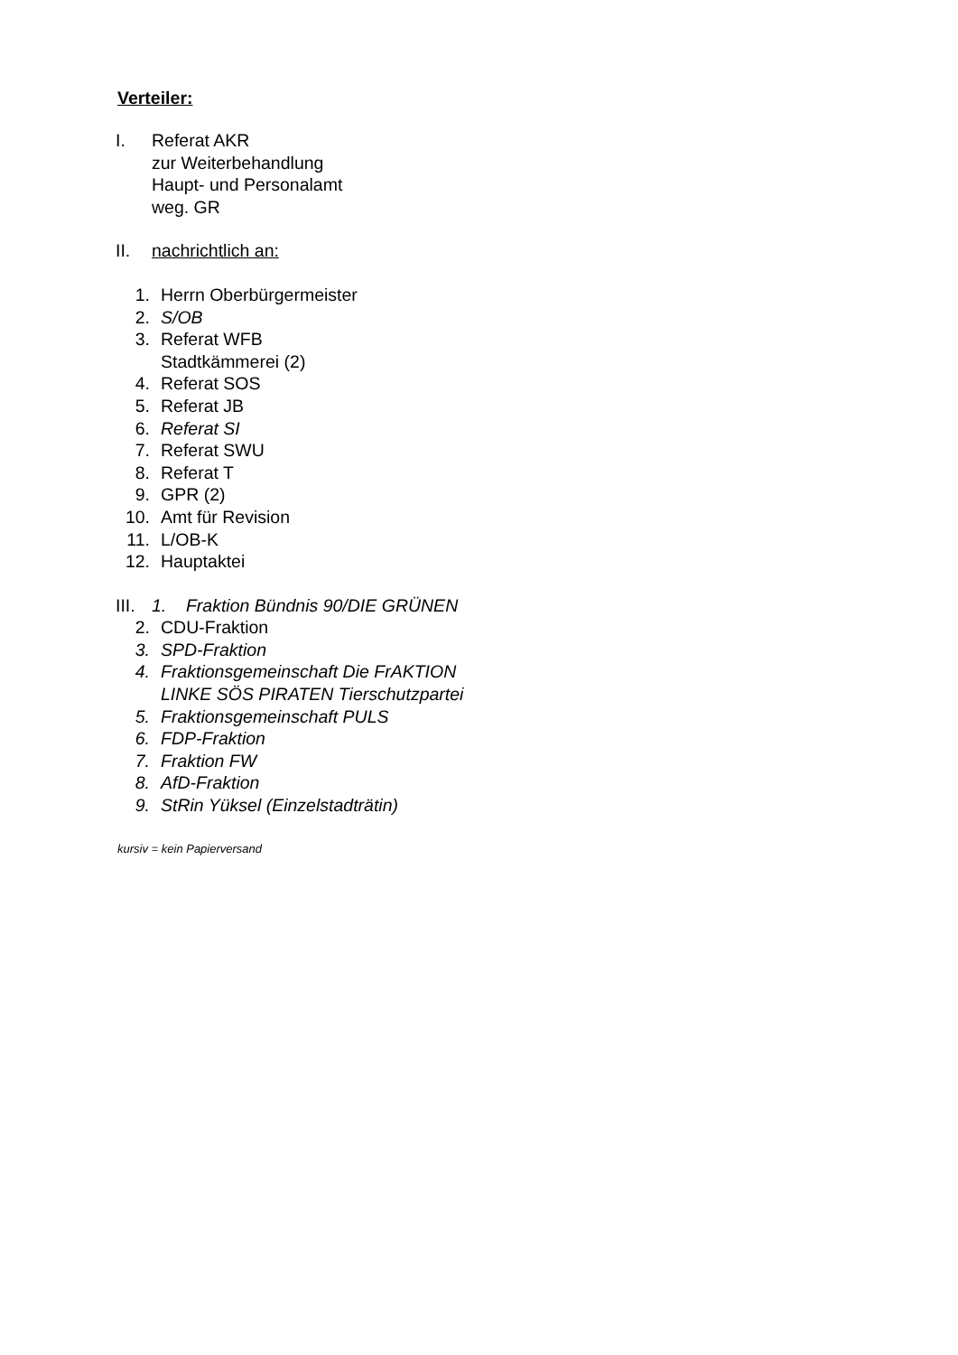Verteiler:
I. Referat AKR
zur Weiterbehandlung
Haupt- und Personalamt
weg. GR
II. nachrichtlich an:
1. Herrn Oberbürgermeister
2. S/OB
3. Referat WFB
Stadtkämmerei (2)
4. Referat SOS
5. Referat JB
6. Referat SI
7. Referat SWU
8. Referat T
9. GPR (2)
10. Amt für Revision
11. L/OB-K
12. Hauptaktei
III.
1. Fraktion Bündnis 90/DIE GRÜNEN
2. CDU-Fraktion
3. SPD-Fraktion
4. Fraktionsgemeinschaft Die FrAKTION
LINKE SÖS PIRATEN Tierschutzpartei
5. Fraktionsgemeinschaft PULS
6. FDP-Fraktion
7. Fraktion FW
8. AfD-Fraktion
9. StRin Yüksel (Einzelstadträtin)
kursiv = kein Papierversand